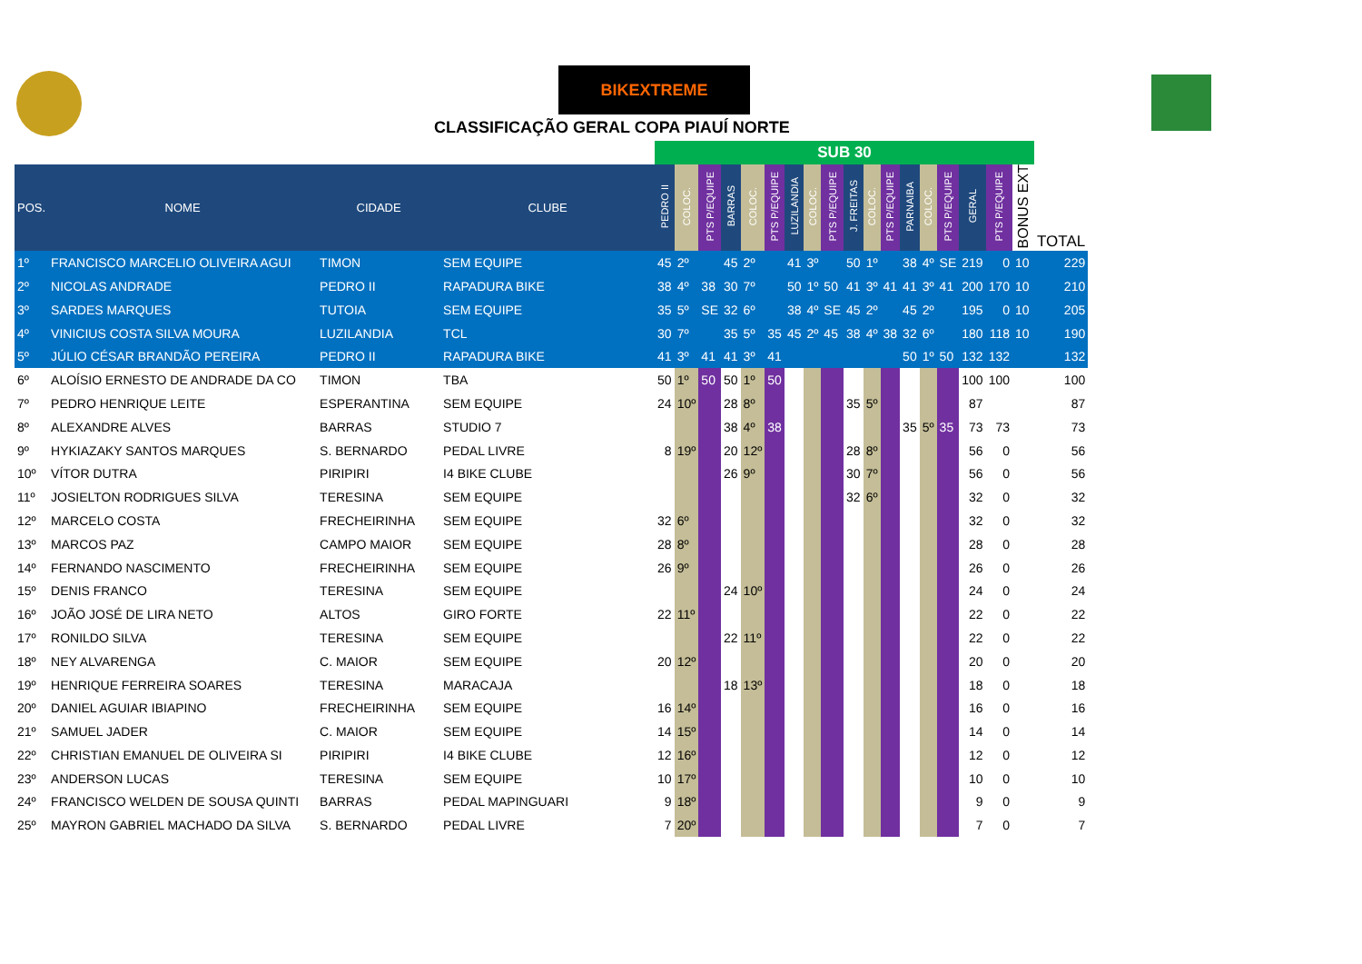BIKEXTREME
CLASSIFICAÇÃO GERAL COPA PIAUÍ NORTE
| | | | | SUB 30 | | | | | | | | | | | | | | | | | | |
| POS. | NOME | CIDADE | CLUBE | PEDRO II | COLOC. | PTS P/EQUIPE | BARRAS | COLOC. | PTS P/EQUIPE | LUZILANDIA | COLOC. | PTS P/EQUIPE | J. FREITAS | COLOC. | PTS P/EQUIPE | PARNAIBA | COLOC. | PTS P/EQUIPE | GERAL | PTS P/EQUIPE | BONUS EXT | TOTAL |
| 1º | FRANCISCO MARCELIO OLIVEIRA AGUI | TIMON | SEM EQUIPE | 45 | 2º | | 45 | 2º | | 41 | 3º | | 50 | 1º | | 38 | 4º | SE | 219 | 0 | 10 | 229 |
| 2º | NICOLAS ANDRADE | PEDRO II | RAPADURA BIKE | 38 | 4º | 38 | 30 | 7º | | 50 | 1º | 50 | 41 | 3º | 41 | 41 | 3º | 41 | 200 | 170 | 10 | 210 |
| 3º | SARDES MARQUES | TUTOIA | SEM EQUIPE | 35 | 5º | SE | 32 | 6º | | 38 | 4º | SE | 45 | 2º | | 45 | 2º | | 195 | 0 | 10 | 205 |
| 4º | VINICIUS COSTA SILVA MOURA | LUZILANDIA | TCL | 30 | 7º | | 35 | 5º | 35 | 45 | 2º | 45 | 38 | 4º | 38 | 32 | 6º | | 180 | 118 | 10 | 190 |
| 5º | JÚLIO CÉSAR BRANDÃO PEREIRA | PEDRO II | RAPADURA BIKE | 41 | 3º | 41 | 41 | 3º | 41 | | | | | | | 50 | 1º | 50 | 132 | 132 | | 132 |
| 6º | ALOÍSIO ERNESTO DE ANDRADE DA CO | TIMON | TBA | 50 | 1º | 50 | 50 | 1º | 50 | | | | | | | | | | 100 | 100 | | 100 |
| 7º | PEDRO HENRIQUE LEITE | ESPERANTINA | SEM EQUIPE | 24 | 10º | | 28 | 8º | | | | | 35 | 5º | | | | | 87 | | | 87 |
| 8º | ALEXANDRE ALVES | BARRAS | STUDIO 7 | | | | 38 | 4º | 38 | | | | | | | 35 | 5º | 35 | 73 | 73 | | 73 |
| 9º | HYKIAZAKY SANTOS MARQUES | S. BERNARDO | PEDAL LIVRE | 8 | 19º | | 20 | 12º | | | | | 28 | 8º | | | | | 56 | 0 | | 56 |
| 10º | VÍTOR DUTRA | PIRIPIRI | I4 BIKE CLUBE | | | | 26 | 9º | | | | | 30 | 7º | | | | | 56 | 0 | | 56 |
| 11º | JOSIELTON RODRIGUES SILVA | TERESINA | SEM EQUIPE | | | | | | | | | | 32 | 6º | | | | | 32 | 0 | | 32 |
| 12º | MARCELO COSTA | FRECHEIRINHA | SEM EQUIPE | 32 | 6º | | | | | | | | | | | | | | 32 | 0 | | 32 |
| 13º | MARCOS PAZ | CAMPO MAIOR | SEM EQUIPE | 28 | 8º | | | | | | | | | | | | | | 28 | 0 | | 28 |
| 14º | FERNANDO NASCIMENTO | FRECHEIRINHA | SEM EQUIPE | 26 | 9º | | | | | | | | | | | | | | 26 | 0 | | 26 |
| 15º | DENIS FRANCO | TERESINA | SEM EQUIPE | | | | 24 | 10º | | | | | | | | | | | 24 | 0 | | 24 |
| 16º | JOÃO JOSÉ DE LIRA NETO | ALTOS | GIRO FORTE | 22 | 11º | | | | | | | | | | | | | | 22 | 0 | | 22 |
| 17º | RONILDO SILVA | TERESINA | SEM EQUIPE | | | | 22 | 11º | | | | | | | | | | | 22 | 0 | | 22 |
| 18º | NEY ALVARENGA | C. MAIOR | SEM EQUIPE | 20 | 12º | | | | | | | | | | | | | | 20 | 0 | | 20 |
| 19º | HENRIQUE FERREIRA SOARES | TERESINA | MARACAJA | | | | 18 | 13º | | | | | | | | | | | 18 | 0 | | 18 |
| 20º | DANIEL AGUIAR IBIAPINO | FRECHEIRINHA | SEM EQUIPE | 16 | 14º | | | | | | | | | | | | | | 16 | 0 | | 16 |
| 21º | SAMUEL JADER | C. MAIOR | SEM EQUIPE | 14 | 15º | | | | | | | | | | | | | | 14 | 0 | | 14 |
| 22º | CHRISTIAN EMANUEL DE OLIVEIRA SI | PIRIPIRI | I4 BIKE CLUBE | 12 | 16º | | | | | | | | | | | | | | 12 | 0 | | 12 |
| 23º | ANDERSON LUCAS | TERESINA | SEM EQUIPE | 10 | 17º | | | | | | | | | | | | | | 10 | 0 | | 10 |
| 24º | FRANCISCO WELDEN DE SOUSA QUINTI | BARRAS | PEDAL MAPINGUARI | 9 | 18º | | | | | | | | | | | | | | 9 | 0 | | 9 |
| 25º | MAYRON GABRIEL MACHADO DA SILVA | S. BERNARDO | PEDAL LIVRE | 7 | 20º | | | | | | | | | | | | | | 7 | 0 | | 7 |